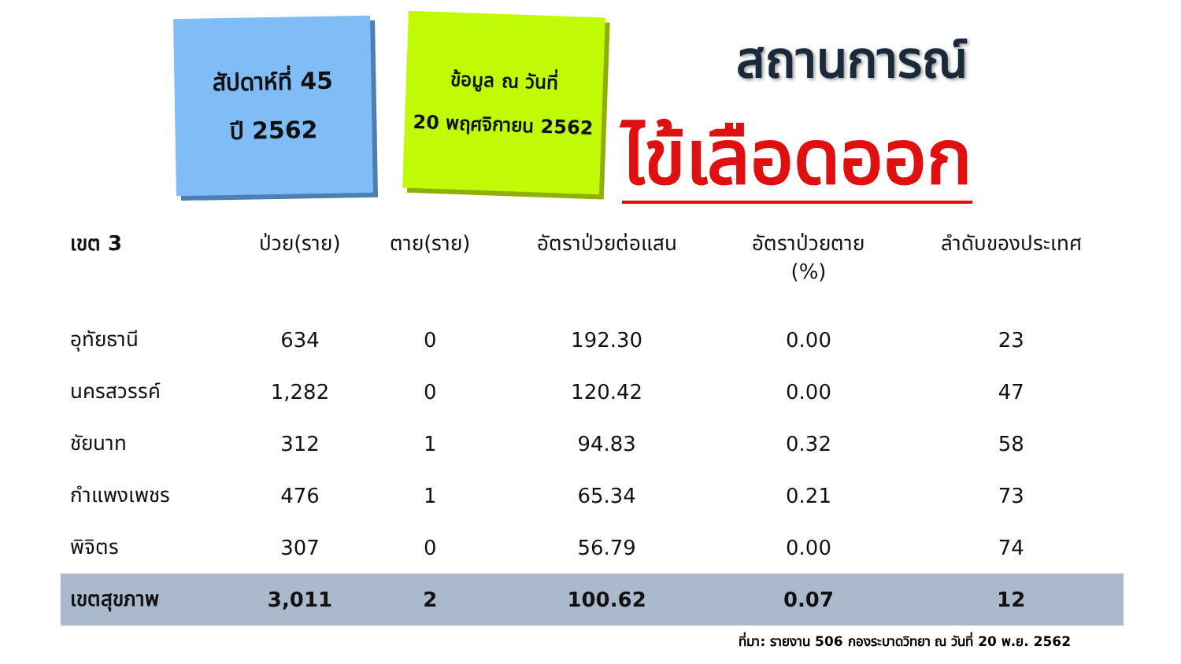สัปดาห์ที่ 45
ปี 2562
ข้อมูล ณ วันที่
20 พฤศจิกายน 2562
สถานการณ์
ไข้เลือดออก
| เขต 3 | ป่วย(ราย) | ตาย(ราย) | อัตราป่วยต่อแสน | อัตราป่วยตาย (%) | ลำดับของประเทศ |
| --- | --- | --- | --- | --- | --- |
| อุทัยธานี | 634 | 0 | 192.30 | 0.00 | 23 |
| นครสวรรค์ | 1,282 | 0 | 120.42 | 0.00 | 47 |
| ชัยนาท | 312 | 1 | 94.83 | 0.32 | 58 |
| กำแพงเพชร | 476 | 1 | 65.34 | 0.21 | 73 |
| พิจิตร | 307 | 0 | 56.79 | 0.00 | 74 |
| เขตสุขภาพ | 3,011 | 2 | 100.62 | 0.07 | 12 |
ที่มา: รายงาน 506 กองระบาดวิทยา ณ วันที่ 20 พ.ย. 2562